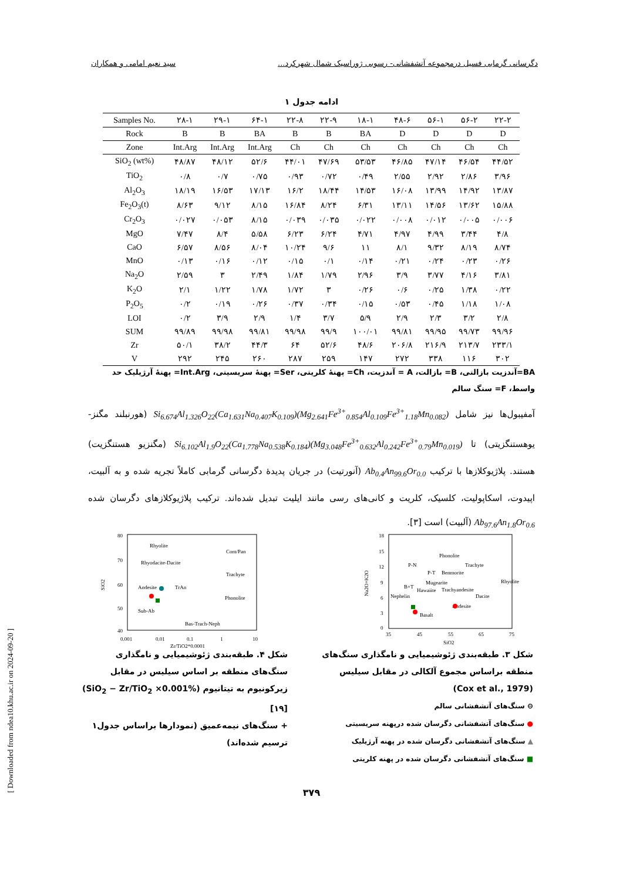دگرسانی گرمابی فسیل درمجموعه آتشفشانی- رسوبی ژوراسیک شمال شهرکرد... سید نعیم امامی و همکاران
ادامه جدول ۱
| Samples No. | ۲۸-۱ | ۲۹-۱ | ۶۴-۱ | ۲۲-۸ | ۲۲-۹ | ۱۸-۱ | ۴۸-۶ | ۵۶-۱ | ۵۶-۲ | ۲۲-۲ |
| --- | --- | --- | --- | --- | --- | --- | --- | --- | --- | --- |
| Rock | B | B | BA | B | B | BA | D | D | D | D |
| Zone | Int.Arg | Int.Arg | Int.Arg | Ch | Ch | Ch | Ch | Ch | Ch | Ch |
| SiO<sub>2</sub> (wt%) | ۴۸/۸۷ | ۴۸/۱۲ | ۵۲/۶ | ۴۴/۰۱ | ۴۷/۶۹ | ۵۳/۵۳ | ۴۶/۸۵ | ۴۷/۱۴ | ۴۶/۵۴ | ۴۴/۵۲ |
| TiO<sub>2</sub> | ۰/۸ | ۰/۷ | ۰/۷۵ | ۰/۹۳ | ۰/۷۲ | ۰/۴۹ | ۲/۵۵ | ۲/۹۲ | ۲/۸۶ | ۳/۹۶ |
| Al<sub>2</sub>O<sub>3</sub> | ۱۸/۱۹ | ۱۶/۵۳ | ۱۷/۱۳ | ۱۶/۲ | ۱۸/۴۴ | ۱۴/۵۳ | ۱۶/۰۸ | ۱۳/۹۹ | ۱۴/۹۲ | ۱۳/۸۷ |
| Fe<sub>2</sub>O<sub>3</sub>(t) | ۸/۶۳ | ۹/۱۲ | ۸/۱۵ | ۱۶/۸۴ | ۸/۲۴ | ۶/۳۱ | ۱۳/۱۱ | ۱۴/۵۶ | ۱۳/۶۲ | ۱۵/۸۸ |
| Cr<sub>2</sub>O<sub>3</sub> | ۰/۰۲۷ | ۰/۰۵۳ | ۸/۱۵ | ۰/۰۳۹ | ۰/۰۳۵ | ۰/۰۲۲ | ۰/۰۰۸ | ۰/۰۱۲ | ۰/۰۰۵ | ۰/۰۰۶ |
| MgO | ۷/۴۷ | ۸/۴ | ۵/۵۸ | ۶/۲۳ | ۶/۲۴ | ۴/۷۱ | ۴/۹۷ | ۴/۹۹ | ۳/۴۴ | ۴/۸ |
| CaO | ۶/۵۷ | ۸/۵۶ | ۸/۰۴ | ۱۰/۲۴ | ۹/۶ | ۱۱ | ۸/۱ | ۹/۳۲ | ۸/۱۹ | ۸/۷۴ |
| MnO | ۰/۱۳ | ۰/۱۶ | ۰/۱۲ | ۰/۱۵ | ۰/۱ | ۰/۱۴ | ۰/۲۱ | ۰/۲۴ | ۰/۲۳ | ۰/۲۶ |
| Na<sub>2</sub>O | ۲/۵۹ | ۳ | ۲/۴۹ | ۱/۸۴ | ۱/۷۹ | ۲/۹۶ | ۳/۹ | ۳/۷۷ | ۴/۱۶ | ۳/۸۱ |
| K<sub>2</sub>O | ۲/۱ | ۱/۲۲ | ۱/۷۸ | ۱/۷۲ | ۳ | ۰/۲۶ | ۰/۶ | ۰/۲۵ | ۱/۳۸ | ۰/۲۲ |
| P<sub>2</sub>O<sub>5</sub> | ۰/۲ | ۰/۱۹ | ۰/۲۶ | ۰/۳۷ | ۰/۳۴ | ۰/۱۵ | ۰/۵۳ | ۰/۴۵ | ۱/۱۸ | ۱/۰۸ |
| LOI | ۰/۲ | ۳/۹ | ۲/۹ | ۱/۴ | ۳/۷ | ۵/۹ | ۲/۹ | ۲/۳ | ۳/۲ | ۲/۸ |
| SUM | ۹۹/۸۹ | ۹۹/۹۸ | ۹۹/۸۱ | ۹۹/۹۸ | ۹۹/۹ | ۱۰۰/۰۱ | ۹۹/۸۱ | ۹۹/۹۵ | ۹۹/۷۳ | ۹۹/۹۶ |
| Zr | ۵۰/۱ | ۳۸/۲ | ۴۴/۳ | ۶۴ | ۵۲/۶ | ۴۸/۶ | ۲۰۶/۸ | ۲۱۶/۹ | ۲۱۳/۷ | ۲۳۳/۱ |
| V | ۲۹۲ | ۲۴۵ | ۲۶۰ | ۲۸۷ | ۲۵۹ | ۱۴۷ | ۲۷۲ | ۳۳۸ | ۱۱۶ | ۳۰۲ |
BA=آندزیت بازالتی، B= بازالت، A = آندزیت، Ch= پهنهٔ کلریتی، Ser= پهنهٔ سریسیتی، Int.Arg= پهنهٔ آرژیلیک حد واسط، F= سنگ سالم
آمفیبول‌ها نیز شامل Si<sub>6.674</sub>Al<sub>1.326</sub>O<sub>22</sub>(Ca<sub>1.631</sub>Na<sub>0.407</sub>K<sub>0.109</sub>)(Mg<sub>2.641</sub>Fe<sup>3+</sup><sub>0.854</sub>Al<sub>0.109</sub>Fe<sup>3+</sup><sub>1.18</sub>Mn<sub>0.082</sub>) (هورنبلند مگنز- یوهستنگزیتی) تا Si<sub>6.102</sub>Al<sub>1.9</sub>O<sub>22</sub>(Ca<sub>1.778</sub>Na<sub>0.538</sub>K<sub>0.184</sub>)(Mg<sub>3.048</sub>Fe<sup>3+</sup><sub>0.632</sub>Al<sub>0.242</sub>Fe<sup>3+</sup><sub>0.79</sub>Mn<sub>0.019</sub>) (مگنزیو هستنگزیت) هستند. پلاژیوکلازها با ترکیب Ab<sub>0.4</sub>An<sub>99.6</sub>Or<sub>0.0</sub> (آنورتیت) در جریان پدیدهٔ دگرسانی گرمابی کاملاً تجریه شده و به آلبیت، اپیدوت، اسکاپولیت، کلسیک، کلریت و کانی‌های رسی مانند ایلیت تبدیل شده‌اند. ترکیب پلاژیوکلازهای دگرسان شده Ab<sub>97.6</sub>An<sub>1.8</sub>Or<sub>0.6</sub> (آلبیت) است [۳].
80
70
60
50
40
0.001
0.01
0.1
1
10
Rhyolite
Com/Pan
Rhyodacite-Dacite
Trachyte
Andesite
TrAn
Phonolite
Sub-Ab
Bas-Trach-Neph
SiO2
Zr/TiO2*0.0001
18
15
12
9
6
3
0
35
45
55
65
75
Phonolite
P-N
Trachyte
P-T
Benmorite
Mugearite
B+T
Rhyolite
Hawaiite
Trachyandesite
Nephelin
Dacite
Andesite
Basalt
Na2O+K2O
SiO2
شکل ۴. طبقه‌بندی ژئوشیمیایی و نامگذاری سنگ‌های منطقه بر اساس سیلیس در مقابل زیرکونیوم به تیتانیوم (%SiO<sub>2</sub> − Zr/TiO<sub>2</sub> ×0.001) [۱۹]
+ سنگ‌های نیمه‌عمیق (نمودارها براساس جدول۱ ترسیم شده‌اند)
شکل ۳. طبقه‌بندی ژئوشیمیایی و نامگذاری سنگ‌های منطقه براساس مجموع آلکالی در مقابل سیلیس
(Cox et al., 1979)
⊖ سنگ‌های آتشفشانی سالم
● سنگ‌های آتشفشانی دگرسان شده درپهنه سریسیتی
▲ سنگ‌های آتشفشانی دگرسان شده در پهنه آرژیلیک
■ سنگ‌های آتشفشانی دگرسان شده در پهنه کلریتی
[ Downloaded from ndea10.khu.ac.ir on 2024-09-20 ]
۳۷۹